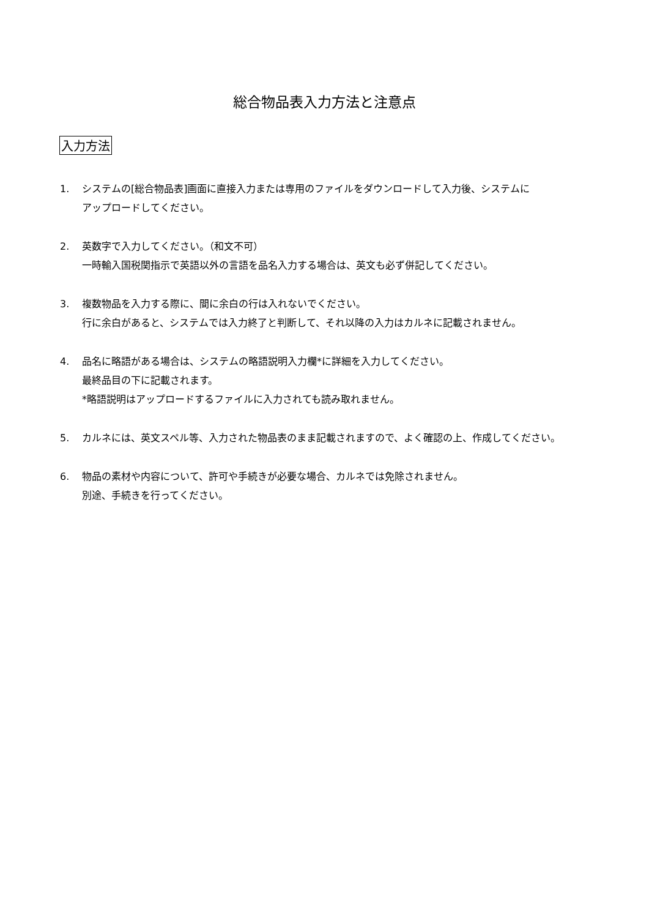総合物品表入力方法と注意点
入力方法
1. システムの[総合物品表]画面に直接入力または専用のファイルをダウンロードして入力後、システムに
アップロードしてください。
2. 英数字で入力してください。（和文不可）
一時輸入国税関指示で英語以外の言語を品名入力する場合は、英文も必ず併記してください。
3. 複数物品を入力する際に、間に余白の行は入れないでください。
行に余白があると、システムでは入力終了と判断して、それ以降の入力はカルネに記載されません。
4. 品名に略語がある場合は、システムの略語説明入力欄*に詳細を入力してください。
最終品目の下に記載されます。
*略語説明はアップロードするファイルに入力されても読み取れません。
5. カルネには、英文スペル等、入力された物品表のまま記載されますので、よく確認の上、作成してください。
6. 物品の素材や内容について、許可や手続きが必要な場合、カルネでは免除されません。
別途、手続きを行ってください。